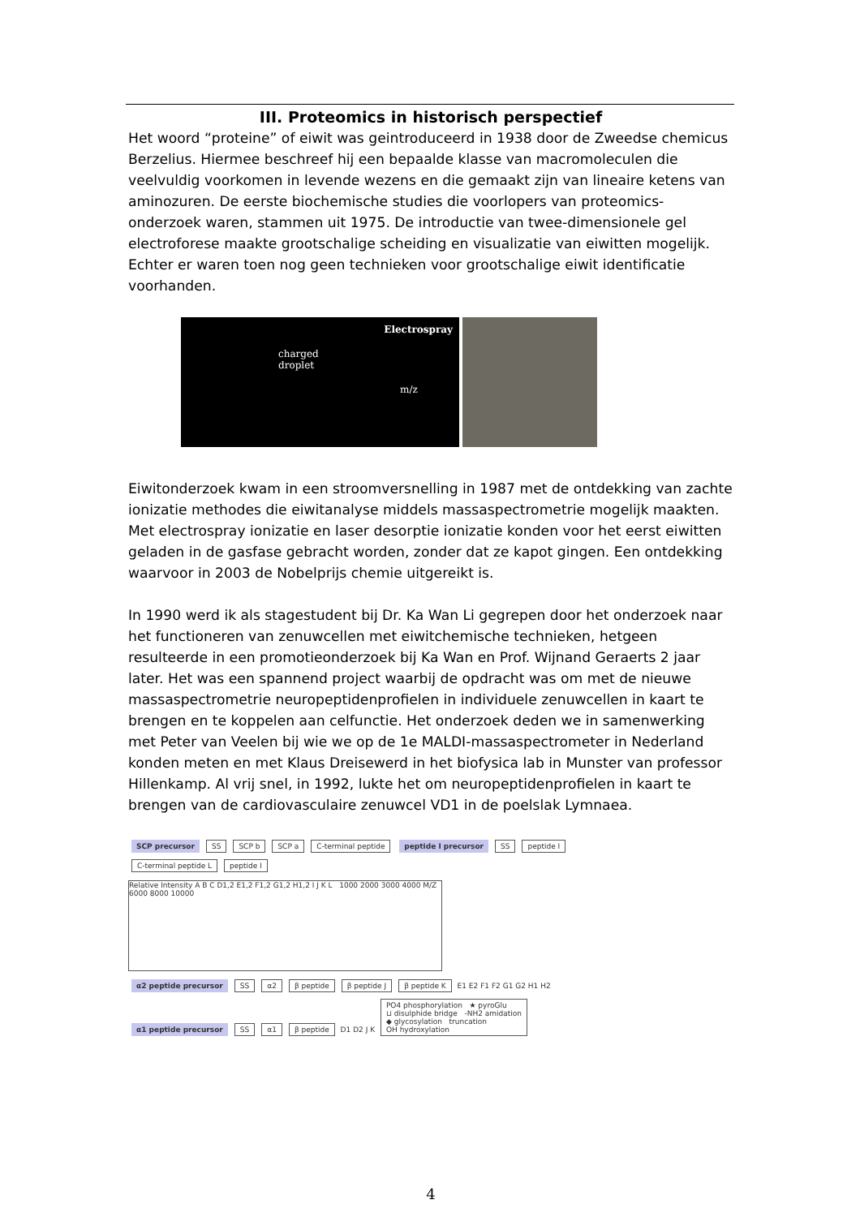III. Proteomics in historisch perspectief
Het woord “proteine” of eiwit was geintroduceerd in 1938 door de Zweedse chemicus Berzelius. Hiermee beschreef hij een bepaalde klasse van macromoleculen die veelvuldig voorkomen in levende wezens en die gemaakt zijn van lineaire ketens van aminozuren. De eerste biochemische studies die voorlopers van proteomics-onderzoek waren, stammen uit 1975. De introductie van twee-dimensionele gel electroforese maakte grootschalige scheiding en visualizatie van eiwitten mogelijk. Echter er waren toen nog geen technieken voor grootschalige eiwit identificatie voorhanden.
Electrospray
charged
droplet
m/z
Eiwitonderzoek kwam in een stroomversnelling in 1987 met de ontdekking van zachte ionizatie methodes die eiwitanalyse middels massaspectrometrie mogelijk maakten. Met electrospray ionizatie en laser desorptie ionizatie konden voor het eerst eiwitten geladen in de gasfase gebracht worden, zonder dat ze kapot gingen. Een ontdekking waarvoor in 2003 de Nobelprijs chemie uitgereikt is.
In 1990 werd ik als stagestudent bij Dr. Ka Wan Li gegrepen door het onderzoek naar het functioneren van zenuwcellen met eiwitchemische technieken, hetgeen resulteerde in een promotieonderzoek bij Ka Wan en Prof. Wijnand Geraerts 2 jaar later. Het was een spannend project waarbij de opdracht was om met de nieuwe massaspectrometrie neuropeptidenprofielen in individuele zenuwcellen in kaart te brengen en te koppelen aan celfunctie. Het onderzoek deden we in samenwerking met Peter van Veelen bij wie we op de 1e MALDI-massaspectrometer in Nederland konden meten en met Klaus Dreisewerd in het biofysica lab in Munster van professor Hillenkamp. Al vrij snel, in 1992, lukte het om neuropeptidenprofielen in kaart te brengen van de cardiovasculaire zenuwcel VD1 in de poelslak Lymnaea.
SCP precursor SS SCP b SCP a C-terminal peptide peptide I precursor SS peptide I
C-terminal peptide L peptide I
Relative Intensity A B C D1,2 E1,2 F1,2 G1,2 H1,2 I J K L 1000 2000 3000 4000 M/Z 6000 8000 10000
α2 peptide precursor SS α2 β peptide β peptide J β peptide K E1 E2 F1 F2 G1 G2 H1 H2
α1 peptide precursor SS α1 β peptide D1 D2 J K
PO4 phosphorylation ★ pyroGlu
⊔ disulphide bridge -NH2 amidation
◆ glycosylation truncation
OH hydroxylation
4